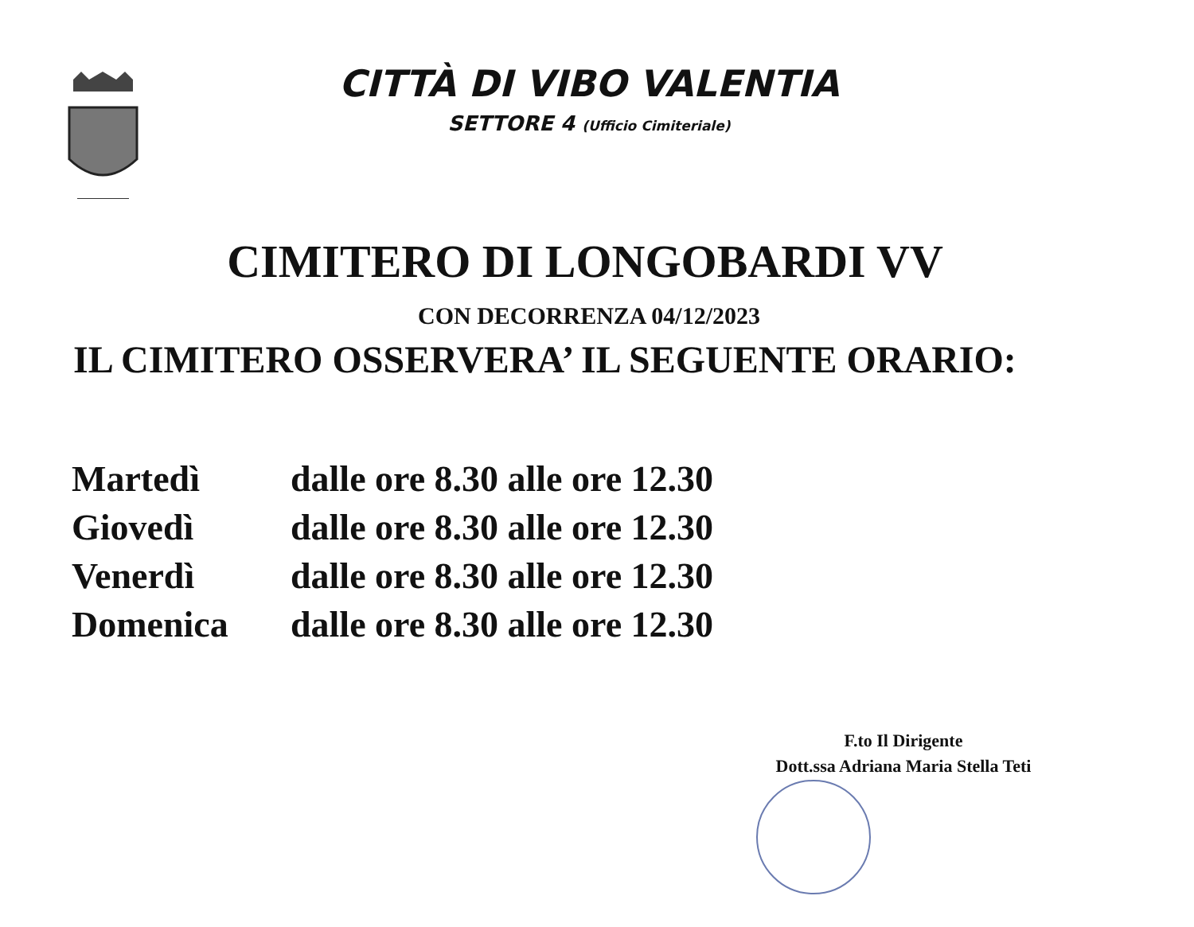CITTÀ DI VIBO VALENTIA
SETTORE 4 (Ufficio Cimiteriale)
CIMITERO DI LONGOBARDI VV
CON DECORRENZA 04/12/2023
IL CIMITERO OSSERVERA’ IL SEGUENTE ORARIO:
| Martedì | dalle ore 8.30 alle ore 12.30 |
| Giovedì | dalle ore 8.30 alle ore 12.30 |
| Venerdì | dalle ore 8.30 alle ore 12.30 |
| Domenica | dalle ore 8.30 alle ore 12.30 |
F.to Il Dirigente
Dott.ssa Adriana Maria Stella Teti